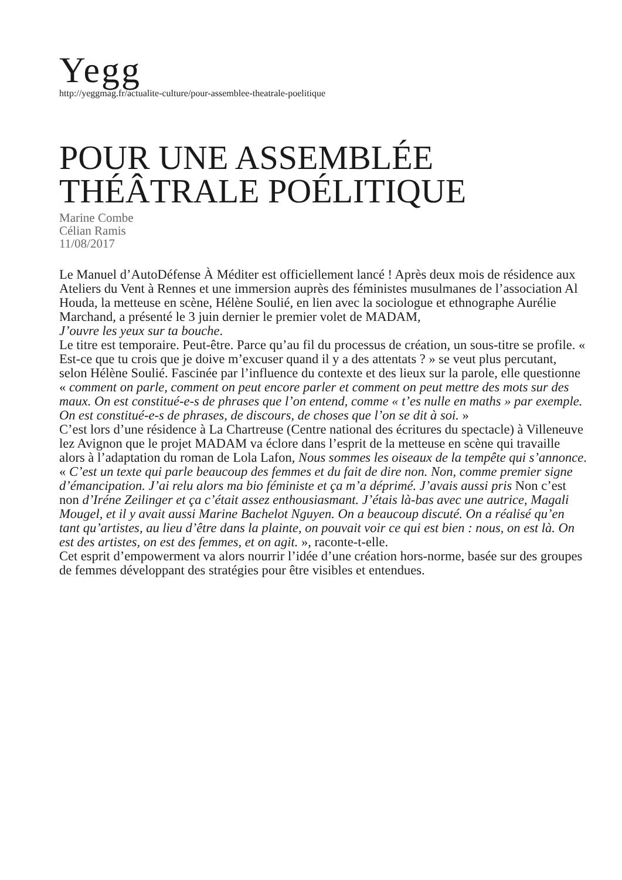Yegg
http://yeggmag.fr/actualite-culture/pour-assemblee-theatrale-poelitique
POUR UNE ASSEMBLÉE THÉÂTRALE POÉLITIQUE
Marine Combe
Célian Ramis
11/08/2017
Le Manuel d’AutoDéfense À Méditer est officiellement lancé ! Après deux mois de résidence aux Ateliers du Vent à Rennes et une immersion auprès des féministes musulmanes de l’association Al Houda, la metteuse en scène, Hélène Soulié, en lien avec la sociologue et ethnographe Aurélie Marchand, a présenté le 3 juin dernier le premier volet de MADAM,
J’ouvre les yeux sur ta bouche.
Le titre est temporaire. Peut-être. Parce qu’au fil du processus de création, un sous-titre se profile. « Est-ce que tu crois que je doive m’excuser quand il y a des attentats ? » se veut plus percutant, selon Hélène Soulié. Fascinée par l’influence du contexte et des lieux sur la parole, elle questionne « comment on parle, comment on peut encore parler et comment on peut mettre des mots sur des maux. On est constitué-e-s de phrases que l’on entend, comme « t’es nulle en maths » par exemple. On est constitué-e-s de phrases, de discours, de choses que l’on se dit à soi. »
C’est lors d’une résidence à La Chartreuse (Centre national des écritures du spectacle) à Villeneuve lez Avignon que le projet MADAM va éclore dans l’esprit de la metteuse en scène qui travaille alors à l’adaptation du roman de Lola Lafon, Nous sommes les oiseaux de la tempête qui s’annonce.
« C’est un texte qui parle beaucoup des femmes et du fait de dire non. Non, comme premier signe d’émancipation. J’ai relu alors ma bio féministe et ça m’a déprimé. J’avais aussi pris Non c’est non d’Iréne Zeilinger et ça c’était assez enthousiasmant. J’étais là-bas avec une autrice, Magali Mougel, et il y avait aussi Marine Bachelot Nguyen. On a beaucoup discuté. On a réalisé qu’en tant qu’artistes, au lieu d’être dans la plainte, on pouvait voir ce qui est bien : nous, on est là. On est des artistes, on est des femmes, et on agit. », raconte-t-elle.
Cet esprit d’empowerment va alors nourrir l’idée d’une création hors-norme, basée sur des groupes de femmes développant des stratégies pour être visibles et entendues.